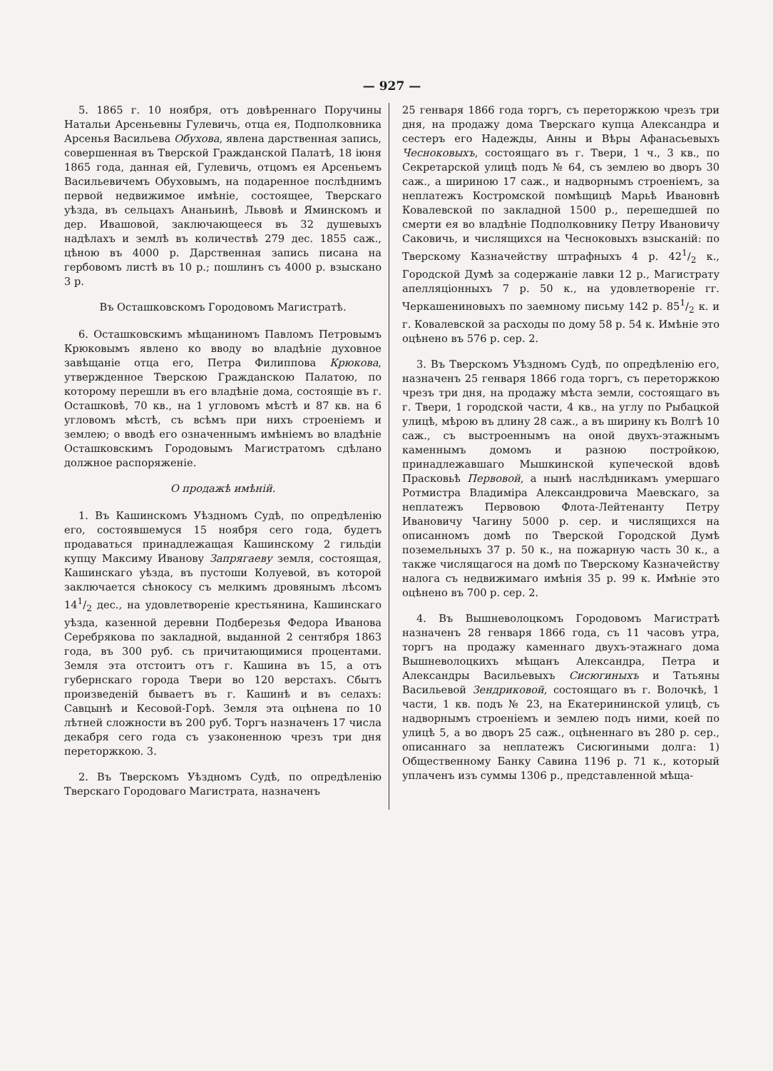— 927 —
5. 1865 г. 10 ноября, отъ довѣреннаго Поручины Натальи Арсеньевны Гулевичь, отца ея, Подполковника Арсенья Васильева Обухова, явлена дарственная запись, совершенная въ Тверской Гражданской Палатѣ, 18 іюня 1865 года, данная ей, Гулевичь, отцомъ ея Арсеньемъ Васильевичемъ Обуховымъ, на подаренное послѣднимъ первой недвижимое имѣніе, состоящее, Тверскаго уѣзда, въ сельцахъ Ананьинѣ, Львовѣ и Яминскомъ и дер. Ивашовой, заключающееся въ 32 душевыхъ надѣлахъ и землѣ въ количествѣ 279 дес. 1855 саж., цѣною въ 4000 р. Дарственная запись писана на гербовомъ листѣ въ 10 р.; пошлинъ съ 4000 р. взыскано 3 р.
Въ Осташковскомъ Городовомъ Магистратѣ.
6. Осташковскимъ мѣщаниномъ Павломъ Петровымъ Крюковымъ явлено ко вводу во владѣніе духовное завѣщаніе отца его, Петра Филиппова Крюкова, утвержденное Тверскою Гражданскою Палатою, по которому перешли въ его владѣніе дома, состоящіе въ г. Осташковѣ, 70 кв., на 1 угловомъ мѣстѣ и 87 кв. на 6 угловомъ мѣстѣ, съ всѣмъ при нихъ строеніемъ и землею; о вводѣ его означеннымъ имѣніемъ во владѣніе Осташковскимъ Городовымъ Магистратомъ сдѣлано должное распоряженіе.
О продажѣ имѣній.
1. Въ Кашинскомъ Уѣздномъ Судѣ, по опредѣленію его, состоявшемуся 15 ноября сего года, будетъ продаваться принадлежащая Кашинскому 2 гильдіи купцу Максиму Иванову Запрягаеву земля, состоящая, Кашинскаго уѣзда, въ пустоши Колуевой, въ которой заключается сѣнокосу съ мелкимъ дровянымъ лѣсомъ 141/2 дес., на удовлетвореніе крестьянина, Кашинскаго уѣзда, казенной деревни Подберезья Федора Иванова Серебрякова по закладной, выданной 2 сентября 1863 года, въ 300 руб. съ причитающимися процентами. Земля эта отстоитъ отъ г. Кашина въ 15, а отъ губернскаго города Твери во 120 верстахъ. Сбытъ произведеній бываетъ въ г. Кашинѣ и въ селахъ: Савцынѣ и Кесовой-Горѣ. Земля эта оцѣнена по 10 лѣтней сложности въ 200 руб. Торгъ назначенъ 17 числа декабря сего года съ узаконенною чрезъ три дня переторжкою. 3.
2. Въ Тверскомъ Уѣздномъ Судѣ, по опредѣленію Тверскаго Городоваго Магистрата, назначенъ
25 генваря 1866 года торгъ, съ переторжкою чрезъ три дня, на продажу дома Тверскаго купца Александра и сестеръ его Надежды, Анны и Вѣры Афанасьевыхъ Чесноковыхъ, состоящаго въ г. Твери, 1 ч., 3 кв., по Секретарской улицѣ подъ № 64, съ землею во дворъ 30 саж., а шириною 17 саж., и надворнымъ строеніемъ, за неплатежъ Костромской помѣщицѣ Марьѣ Ивановнѣ Ковалевской по закладной 1500 р., перешедшей по смерти ея во владѣніе Подполковнику Петру Ивановичу Саковичь, и числящихся на Чесноковыхъ взысканій: по Тверскому Казначейству штрафныхъ 4 р. 421/2 к., Городской Думѣ за содержаніе лавки 12 р., Магистрату апелляціонныхъ 7 р. 50 к., на удовлетвореніе гг. Черкашениновыхъ по заемному письму 142 р. 851/2 к. и г. Ковалевской за расходы по дому 58 р. 54 к. Имѣніе это оцѣнено въ 576 р. сер. 2.
3. Въ Тверскомъ Уѣздномъ Судѣ, по опредѣленію его, назначенъ 25 генваря 1866 года торгъ, съ переторжкою чрезъ три дня, на продажу мѣста земли, состоящаго въ г. Твери, 1 городской части, 4 кв., на углу по Рыбацкой улицѣ, мѣрою въ длину 28 саж., а въ ширину къ Волгѣ 10 саж., съ выстроеннымъ на оной двухъ-этажнымъ каменнымъ домомъ и разною постройкою, принадлежавшаго Мышкинской купеческой вдовѣ Прасковьѣ Первовой, а нынѣ наслѣдникамъ умершаго Ротмистра Владиміра Александровича Маевскаго, за неплатежъ Первовою Флота-Лейтенанту Петру Ивановичу Чагину 5000 р. сер. и числящихся на описанномъ домѣ по Тверской Городской Думѣ поземельныхъ 37 р. 50 к., на пожарную часть 30 к., а также числящагося на домѣ по Тверскому Казначейству налога съ недвижимаго имѣнія 35 р. 99 к. Имѣніе это оцѣнено въ 700 р. сер. 2.
4. Въ Вышневолоцкомъ Городовомъ Магистратѣ назначенъ 28 генваря 1866 года, съ 11 часовъ утра, торгъ на продажу каменнаго двухъ-этажнаго дома Вышневолоцкихъ мѣщанъ Александра, Петра и Александры Васильевыхъ Сисюгиныхъ и Татьяны Васильевой Зендриковой, состоящаго въ г. Волочкѣ, 1 части, 1 кв. подъ № 23, на Екатерининской улицѣ, съ надворнымъ строеніемъ и землею подъ ними, коей по улицѣ 5, а во дворъ 25 саж., оцѣненнаго въ 280 р. сер., описаннаго за неплатежъ Сисюгиными долга: 1) Общественному Банку Савина 1196 р. 71 к., который уплаченъ изъ суммы 1306 р., представленной мѣща-